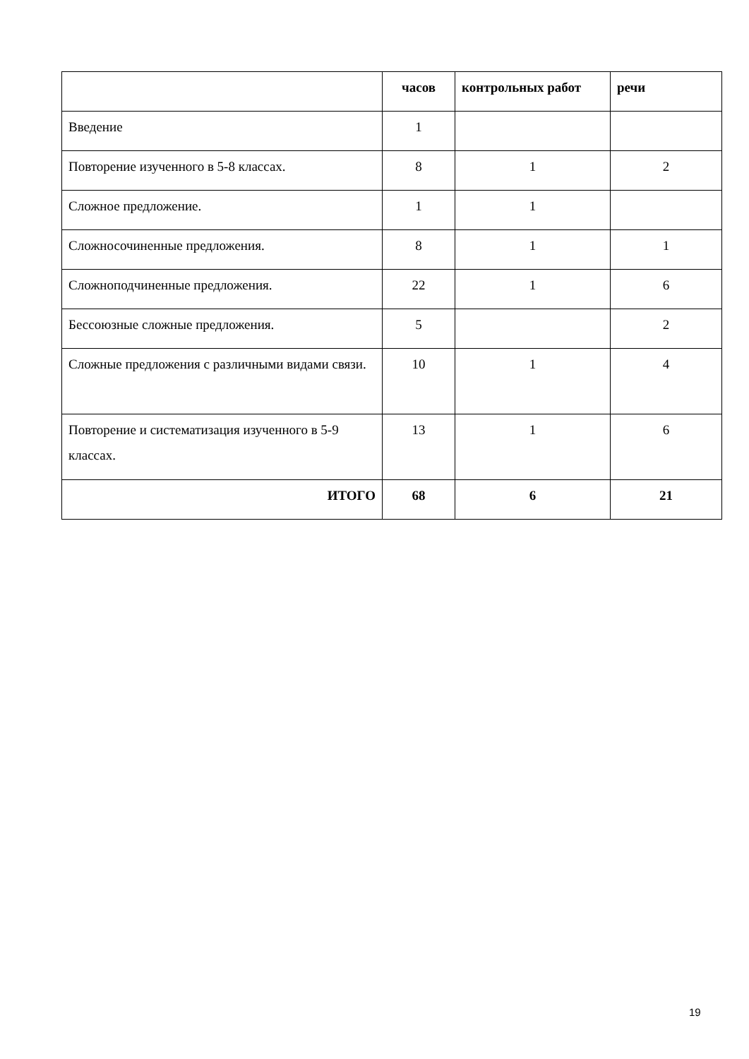| | часов | контрольных работ | речи |
| --- | --- | --- | --- |
| Введение | 1 | | |
| Повторение изученного в 5-8 классах. | 8 | 1 | 2 |
| Сложное предложение. | 1 | 1 | |
| Сложносочиненные предложения. | 8 | 1 | 1 |
| Сложноподчиненные предложения. | 22 | 1 | 6 |
| Бессоюзные сложные предложения. | 5 | | 2 |
| Сложные предложения с различными видами связи. | 10 | 1 | 4 |
| Повторение и систематизация изученного в 5-9 классах. | 13 | 1 | 6 |
| ИТОГО | 68 | 6 | 21 |
19